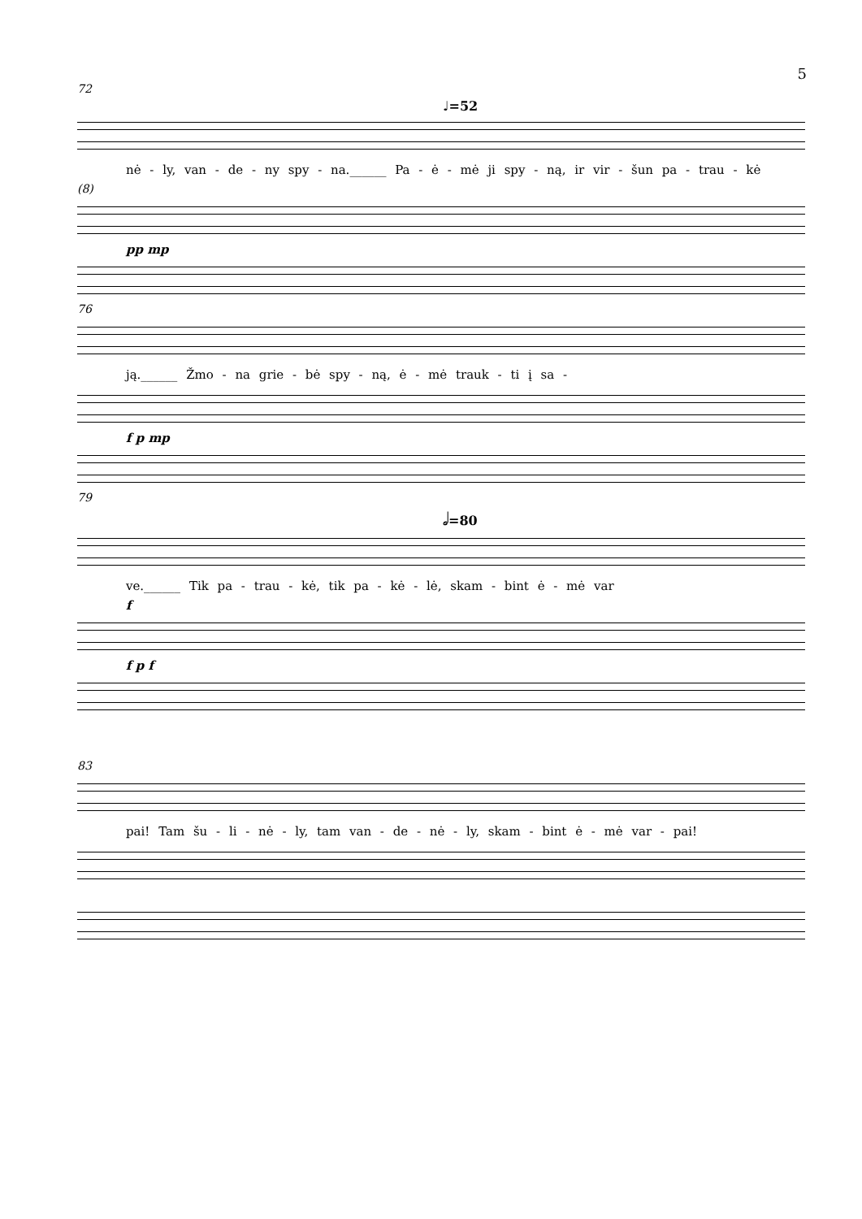5
72
♩=52
nė - ly, van - de - ny spy - na.______ Pa - ė - mė ji spy - ną, ir vir - šun pa - trau - kė
(8)
pp mp
76
ją.______ Žmo - na grie - bė spy - ną, ė - mė trauk - ti į sa -
f p mp
79
𝅗𝅥=80
ve.______ Tik pa - trau - kė, tik pa - kė - lė, skam - bint ė - mė var
f
f p f
83
pai! Tam šu - li - nė - ly, tam van - de - nė - ly, skam - bint ė - mė var - pai!